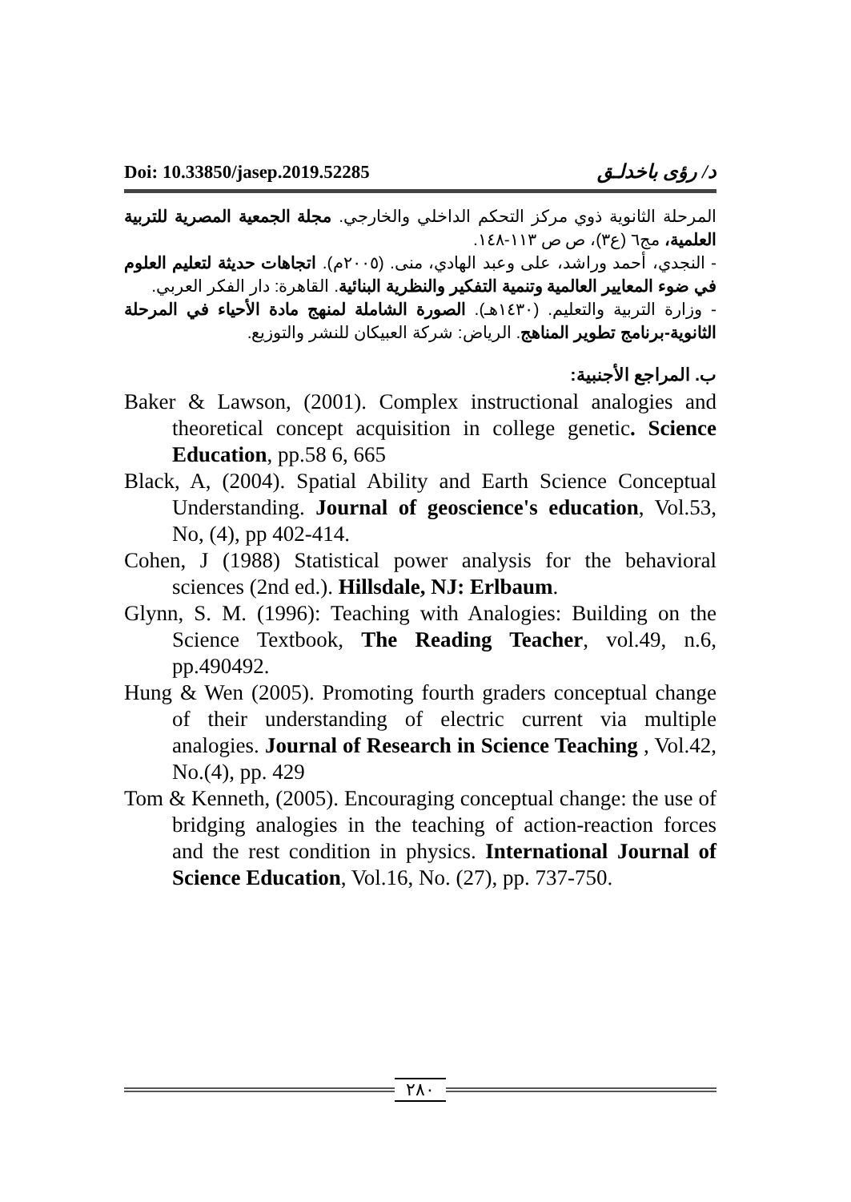Doi: 10.33850/jasep.2019.52285 د/ رؤى باخدلـق
المرحلة الثانوية ذوي مركز التحكم الداخلي والخارجي. مجلة الجمعية المصرية للتربية العلمية، مج٦ (ع٣)، ص ص ١١٣-١٤٨.
- النجدي، أحمد وراشد، على وعبد الهادي، منى. (٢٠٠٥م). اتجاهات حديثة لتعليم العلوم في ضوء المعايير العالمية وتنمية التفكير والنظرية البنائية. القاهرة: دار الفكر العربي.
- وزارة التربية والتعليم. (١٤٣٠هـ). الصورة الشاملة لمنهج مادة الأحياء في المرحلة الثانوية-برنامج تطوير المناهج. الرياض: شركة العبيكان للنشر والتوزيع.
ب. المراجع الأجنبية:
Baker & Lawson, (2001). Complex instructional analogies and theoretical concept acquisition in college genetic. Science Education, pp.58 6, 665
Black, A, (2004). Spatial Ability and Earth Science Conceptual Understanding. Journal of geoscience's education, Vol.53, No, (4), pp 402-414.
Cohen, J (1988) Statistical power analysis for the behavioral sciences (2nd ed.). Hillsdale, NJ: Erlbaum.
Glynn, S. M. (1996): Teaching with Analogies: Building on the Science Textbook, The Reading Teacher, vol.49, n.6, pp.490492.
Hung & Wen (2005). Promoting fourth graders conceptual change of their understanding of electric current via multiple analogies. Journal of Research in Science Teaching , Vol.42, No.(4), pp. 429
Tom & Kenneth, (2005). Encouraging conceptual change: the use of bridging analogies in the teaching of action-reaction forces and the rest condition in physics. International Journal of Science Education, Vol.16, No. (27), pp. 737-750.
٢٨٠